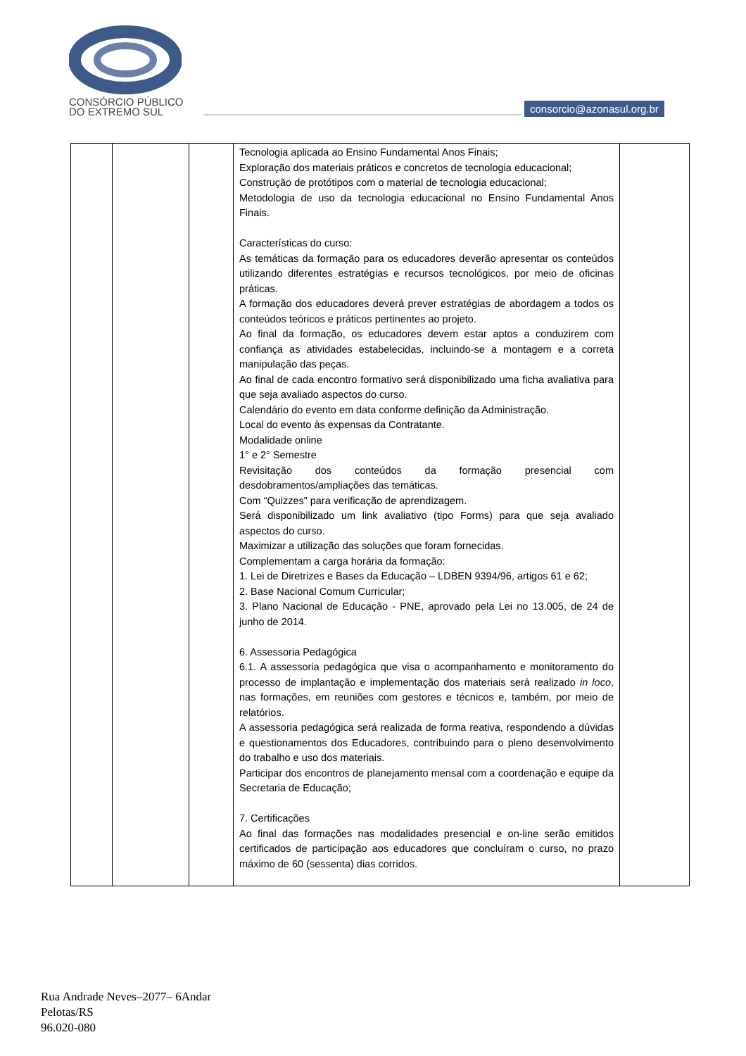CONSÓRCIO PÚBLICO
DO EXTREMO SUL
consorcio@azonasul.org.br
| | | | Tecnologia aplicada ao Ensino Fundamental Anos Finais; Exploração dos materiais práticos e concretos de tecnologia educacional; Construção de protótipos com o material de tecnologia educacional; Metodologia de uso da tecnologia educacional no Ensino Fundamental Anos Finais. Características do curso: As temáticas da formação para os educadores deverão apresentar os conteúdos utilizando diferentes estratégias e recursos tecnológicos, por meio de oficinas práticas. A formação dos educadores deverá prever estratégias de abordagem a todos os conteúdos teóricos e práticos pertinentes ao projeto. Ao final da formação, os educadores devem estar aptos a conduzirem com confiança as atividades estabelecidas, incluindo-se a montagem e a correta manipulação das peças. Ao final de cada encontro formativo será disponibilizado uma ficha avaliativa para que seja avaliado aspectos do curso. Calendário do evento em data conforme definição da Administração. Local do evento às expensas da Contratante. Modalidade online 1° e 2° Semestre Revisitação dos conteúdos da formação presencial com desdobramentos/ampliações das temáticas. Com “Quizzes” para verificação de aprendizagem. Será disponibilizado um link avaliativo (tipo Forms) para que seja avaliado aspectos do curso. Maximizar a utilização das soluções que foram fornecidas. Complementam a carga horária da formação: 1. Lei de Diretrizes e Bases da Educação – LDBEN 9394/96, artigos 61 e 62; 2. Base Nacional Comum Curricular; 3. Plano Nacional de Educação - PNE, aprovado pela Lei no 13.005, de 24 de junho de 2014. 6. Assessoria Pedagógica 6.1. A assessoria pedagógica que visa o acompanhamento e monitoramento do processo de implantação e implementação dos materiais será realizado in loco , nas formações, em reuniões com gestores e técnicos e, também, por meio de relatórios. A assessoria pedagógica será realizada de forma reativa, respondendo a dúvidas e questionamentos dos Educadores, contribuindo para o pleno desenvolvimento do trabalho e uso dos materiais. Participar dos encontros de planejamento mensal com a coordenação e equipe da Secretaria de Educação; 7. Certificações Ao final das formações nas modalidades presencial e on-line serão emitidos certificados de participação aos educadores que concluíram o curso, no prazo máximo de 60 (sessenta) dias corridos. | |
Rua Andrade Neves–2077– 6Andar
Pelotas/RS
96.020-080